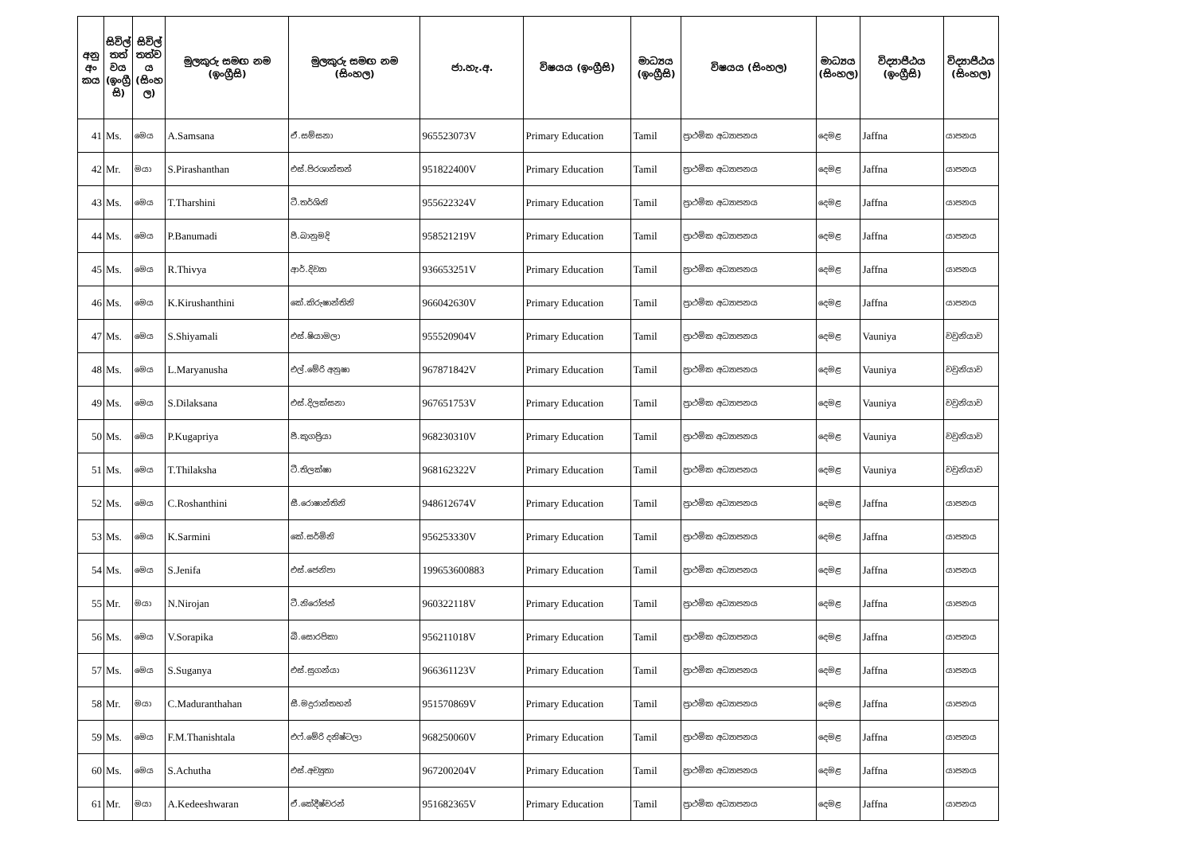| අනු අං කය | සිවිල් තත් වය (ඉංග්‍රී සි) | සිවිල් තත්ව ය (සිංහ ල) | මුලකුරු සමඟ නම (ඉංග්‍රීසි) | මුලකුරු සමඟ නම (සිංහල) | ජා.හැ.අ. | විෂයය (ඉංග්‍රීසි) | මාධ්‍යය (ඉංග්‍රීසි) | විෂයය (සිංහල) | මාධ්‍යය (සිංහල) | විද්‍යාපීඨය (ඉංග්‍රීසි) | විද්‍යාපීඨය (සිංහල) |
| --- | --- | --- | --- | --- | --- | --- | --- | --- | --- | --- | --- |
| 41 | Ms. | මෙය | A.Samsana | ඒ.සම්සනා | 965523073V | Primary Education | Tamil | ප්‍රාථමික අධ්‍යාපනය | දෙමළ | Jaffna | යාපනය |
| 42 | Mr. | මයා | S.Pirashanthan | එස්.පිරශාන්තන් | 951822400V | Primary Education | Tamil | ප්‍රාථමික අධ්‍යාපනය | දෙමළ | Jaffna | යාපනය |
| 43 | Ms. | මෙය | T.Tharshini | ටී.තර්ශිනි | 955622324V | Primary Education | Tamil | ප්‍රාථමික අධ්‍යාපනය | දෙමළ | Jaffna | යාපනය |
| 44 | Ms. | මෙය | P.Banumadi | පී.බානුමදි | 958521219V | Primary Education | Tamil | ප්‍රාථමික අධ්‍යාපනය | දෙමළ | Jaffna | යාපනය |
| 45 | Ms. | මෙය | R.Thivya | ආර්.දිව්‍යා | 936653251V | Primary Education | Tamil | ප්‍රාථමික අධ්‍යාපනය | දෙමළ | Jaffna | යාපනය |
| 46 | Ms. | මෙය | K.Kirushanthini | කේ.කිරුෂාන්තිනි | 966042630V | Primary Education | Tamil | ප්‍රාථමික අධ්‍යාපනය | දෙමළ | Jaffna | යාපනය |
| 47 | Ms. | මෙය | S.Shiyamali | එස්.ෂියාමලා | 955520904V | Primary Education | Tamil | ප්‍රාථමික අධ්‍යාපනය | දෙමළ | Vauniya | වවුනියාව |
| 48 | Ms. | මෙය | L.Maryanusha | එල්.මේරි අනුෂා | 967871842V | Primary Education | Tamil | ප්‍රාථමික අධ්‍යාපනය | දෙමළ | Vauniya | වවුනියාව |
| 49 | Ms. | මෙය | S.Dilaksana | එස්.දිලක්සනා | 967651753V | Primary Education | Tamil | ප්‍රාථමික අධ්‍යාපනය | දෙමළ | Vauniya | වවුනියාව |
| 50 | Ms. | මෙය | P.Kugapriya | පී.කුගප්‍රියා | 968230310V | Primary Education | Tamil | ප්‍රාථමික අධ්‍යාපනය | දෙමළ | Vauniya | වවුනියාව |
| 51 | Ms. | මෙය | T.Thilaksha | ටී.තිලක්ෂා | 968162322V | Primary Education | Tamil | ප්‍රාථමික අධ්‍යාපනය | දෙමළ | Vauniya | වවුනියාව |
| 52 | Ms. | මෙය | C.Roshanthini | සී.රොෂාන්තිනි | 948612674V | Primary Education | Tamil | ප්‍රාථමික අධ්‍යාපනය | දෙමළ | Jaffna | යාපනය |
| 53 | Ms. | මෙය | K.Sarmini | කේ.සර්මිනි | 956253330V | Primary Education | Tamil | ප්‍රාථමික අධ්‍යාපනය | දෙමළ | Jaffna | යාපනය |
| 54 | Ms. | මෙය | S.Jenifa | එස්.ජෙනිපා | 199653600883 | Primary Education | Tamil | ප්‍රාථමික අධ්‍යාපනය | දෙමළ | Jaffna | යාපනය |
| 55 | Mr. | මයා | N.Nirojan | ටී.නිරෝජන් | 960322118V | Primary Education | Tamil | ප්‍රාථමික අධ්‍යාපනය | දෙමළ | Jaffna | යාපනය |
| 56 | Ms. | මෙය | V.Sorapika | බී.සොරපිකා | 956211018V | Primary Education | Tamil | ප්‍රාථමික අධ්‍යාපනය | දෙමළ | Jaffna | යාපනය |
| 57 | Ms. | මෙය | S.Suganya | එස්.සුගන්යා | 966361123V | Primary Education | Tamil | ප්‍රාථමික අධ්‍යාපනය | දෙමළ | Jaffna | යාපනය |
| 58 | Mr. | මයා | C.Maduranthahan | සී.මදුරාන්තහන් | 951570869V | Primary Education | Tamil | ප්‍රාථමික අධ්‍යාපනය | දෙමළ | Jaffna | යාපනය |
| 59 | Ms. | මෙය | F.M.Thanishtala | එෆ්.මේරි දනිෂ්ටලා | 968250060V | Primary Education | Tamil | ප්‍රාථමික අධ්‍යාපනය | දෙමළ | Jaffna | යාපනය |
| 60 | Ms. | මෙය | S.Achutha | එස්.අච්‍යුතා | 967200204V | Primary Education | Tamil | ප්‍රාථමික අධ්‍යාපනය | දෙමළ | Jaffna | යාපනය |
| 61 | Mr. | මයා | A.Kedeeshwaran | ඒ.කේදීෂ්වරන් | 951682365V | Primary Education | Tamil | ප්‍රාථමික අධ්‍යාපනය | දෙමළ | Jaffna | යාපනය |